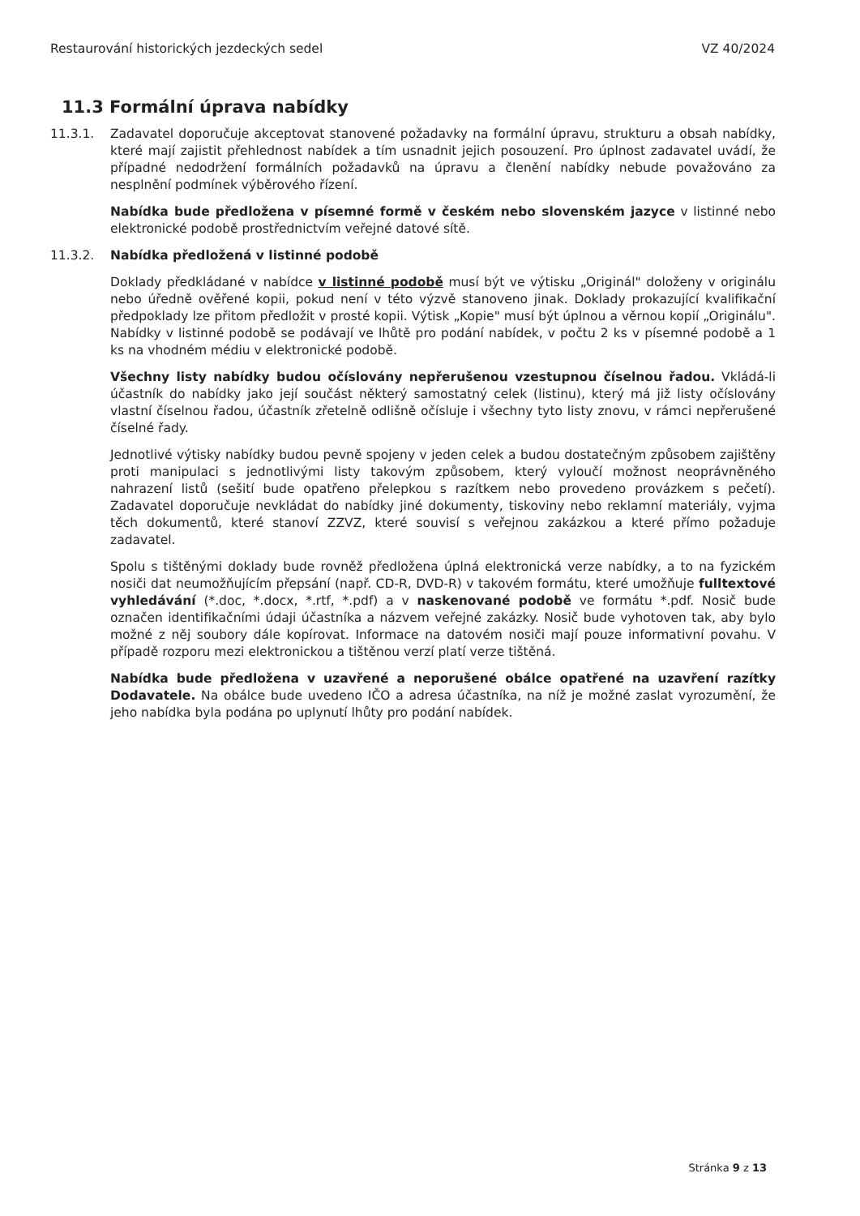Restaurování historických jezdeckých sedel VZ 40/2024
11.3 Formální úprava nabídky
11.3.1. Zadavatel doporučuje akceptovat stanovené požadavky na formální úpravu, strukturu a obsah nabídky, které mají zajistit přehlednost nabídek a tím usnadnit jejich posouzení. Pro úplnost zadavatel uvádí, že případné nedodržení formálních požadavků na úpravu a členění nabídky nebude považováno za nesplnění podmínek výběrového řízení.
Nabídka bude předložena v písemné formě v českém nebo slovenském jazyce v listinné nebo elektronické podobě prostřednictvím veřejné datové sítě.
11.3.2. Nabídka předložená v listinné podobě
Doklady předkládané v nabídce v listinné podobě musí být ve výtisku „Originál" doloženy v originálu nebo úředně ověřené kopii, pokud není v této výzvě stanoveno jinak. Doklady prokazující kvalifikační předpoklady lze přitom předložit v prosté kopii. Výtisk „Kopie" musí být úplnou a věrnou kopií „Originálu". Nabídky v listinné podobě se podávají ve lhůtě pro podání nabídek, v počtu 2 ks v písemné podobě a 1 ks na vhodném médiu v elektronické podobě.
Všechny listy nabídky budou očíslovány nepřerušenou vzestupnou číselnou řadou. Vkládá-li účastník do nabídky jako její součást některý samostatný celek (listinu), který má již listy očíslovány vlastní číselnou řadou, účastník zřetelně odlišně očísluje i všechny tyto listy znovu, v rámci nepřerušené číselné řady.
Jednotlivé výtisky nabídky budou pevně spojeny v jeden celek a budou dostatečným způsobem zajištěny proti manipulaci s jednotlivými listy takovým způsobem, který vyloučí možnost neoprávněného nahrazení listů (sešití bude opatřeno přelepkou s razítkem nebo provedeno provázkem s pečetí). Zadavatel doporučuje nevkládat do nabídky jiné dokumenty, tiskoviny nebo reklamní materiály, vyjma těch dokumentů, které stanoví ZZVZ, které souvisí s veřejnou zakázkou a které přímo požaduje zadavatel.
Spolu s tištěnými doklady bude rovněž předložena úplná elektronická verze nabídky, a to na fyzickém nosiči dat neumožňujícím přepsání (např. CD-R, DVD-R) v takovém formátu, které umožňuje fulltextové vyhledávání (*.doc, *.docx, *.rtf, *.pdf) a v naskenované podobě ve formátu *.pdf. Nosič bude označen identifikačními údaji účastníka a názvem veřejné zakázky. Nosič bude vyhotoven tak, aby bylo možné z něj soubory dále kopírovat. Informace na datovém nosiči mají pouze informativní povahu. V případě rozporu mezi elektronickou a tištěnou verzí platí verze tištěná.
Nabídka bude předložena v uzavřené a neporušené obálce opatřené na uzavření razítky Dodavatele. Na obálce bude uvedeno IČO a adresa účastníka, na níž je možné zaslat vyrozumění, že jeho nabídka byla podána po uplynutí lhůty pro podání nabídek.
Stránka 9 z 13